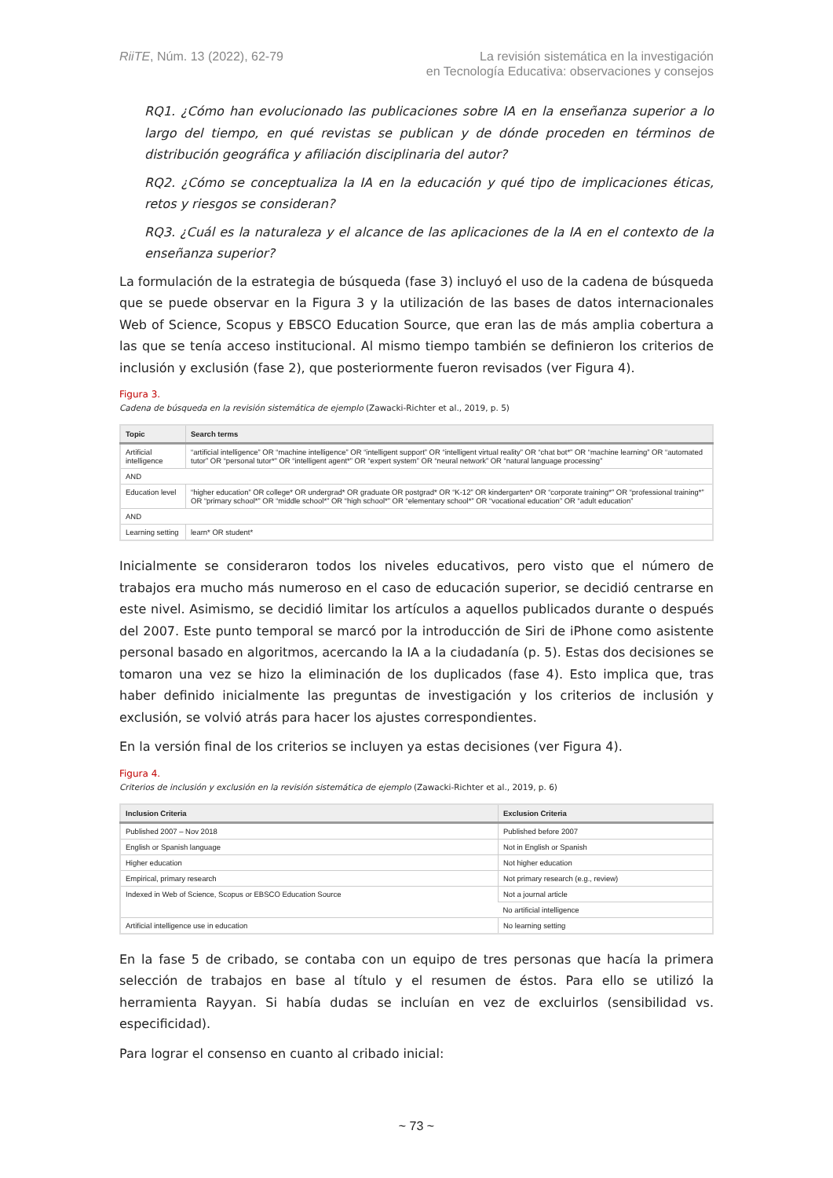RiiTE, Núm. 13 (2022), 62-79 La revisión sistemática en la investigación
en Tecnología Educativa: observaciones y consejos
RQ1. ¿Cómo han evolucionado las publicaciones sobre IA en la enseñanza superior a lo largo del tiempo, en qué revistas se publican y de dónde proceden en términos de distribución geográfica y afiliación disciplinaria del autor?
RQ2. ¿Cómo se conceptualiza la IA en la educación y qué tipo de implicaciones éticas, retos y riesgos se consideran?
RQ3. ¿Cuál es la naturaleza y el alcance de las aplicaciones de la IA en el contexto de la enseñanza superior?
La formulación de la estrategia de búsqueda (fase 3) incluyó el uso de la cadena de búsqueda que se puede observar en la Figura 3 y la utilización de las bases de datos internacionales Web of Science, Scopus y EBSCO Education Source, que eran las de más amplia cobertura a las que se tenía acceso institucional. Al mismo tiempo también se definieron los criterios de inclusión y exclusión (fase 2), que posteriormente fueron revisados (ver Figura 4).
Figura 3.
Cadena de búsqueda en la revisión sistemática de ejemplo (Zawacki-Richter et al., 2019, p. 5)
| Topic | Search terms |
| --- | --- |
| Artificial intelligence | “artificial intelligence” OR “machine intelligence” OR “intelligent support” OR “intelligent virtual reality” OR “chat bot*” OR “machine learning” OR “automated tutor” OR “personal tutor*” OR “intelligent agent*” OR “expert system” OR “neural network” OR “natural language processing” |
| AND | |
| Education level | “higher education” OR college* OR undergrad* OR graduate OR postgrad* OR “K-12” OR kindergarten* OR “corporate training*” OR “professional training*” OR “primary school*” OR “middle school*” OR “high school*” OR “elementary school*” OR “vocational education” OR “adult education” |
| AND | |
| Learning setting | learn* OR student* |
Inicialmente se consideraron todos los niveles educativos, pero visto que el número de trabajos era mucho más numeroso en el caso de educación superior, se decidió centrarse en este nivel. Asimismo, se decidió limitar los artículos a aquellos publicados durante o después del 2007. Este punto temporal se marcó por la introducción de Siri de iPhone como asistente personal basado en algoritmos, acercando la IA a la ciudadanía (p. 5). Estas dos decisiones se tomaron una vez se hizo la eliminación de los duplicados (fase 4). Esto implica que, tras haber definido inicialmente las preguntas de investigación y los criterios de inclusión y exclusión, se volvió atrás para hacer los ajustes correspondientes.
En la versión final de los criterios se incluyen ya estas decisiones (ver Figura 4).
Figura 4.
Criterios de inclusión y exclusión en la revisión sistemática de ejemplo (Zawacki-Richter et al., 2019, p. 6)
| Inclusion Criteria | Exclusion Criteria |
| --- | --- |
| Published 2007 – Nov 2018 | Published before 2007 |
| English or Spanish language | Not in English or Spanish |
| Higher education | Not higher education |
| Empirical, primary research | Not primary research (e.g., review) |
| Indexed in Web of Science, Scopus or EBSCO Education Source | Not a journal article |
| | No artificial intelligence |
| Artificial intelligence use in education | No learning setting |
En la fase 5 de cribado, se contaba con un equipo de tres personas que hacía la primera selección de trabajos en base al título y el resumen de éstos. Para ello se utilizó la herramienta Rayyan. Si había dudas se incluían en vez de excluirlos (sensibilidad vs. especificidad).
Para lograr el consenso en cuanto al cribado inicial:
~ 73 ~